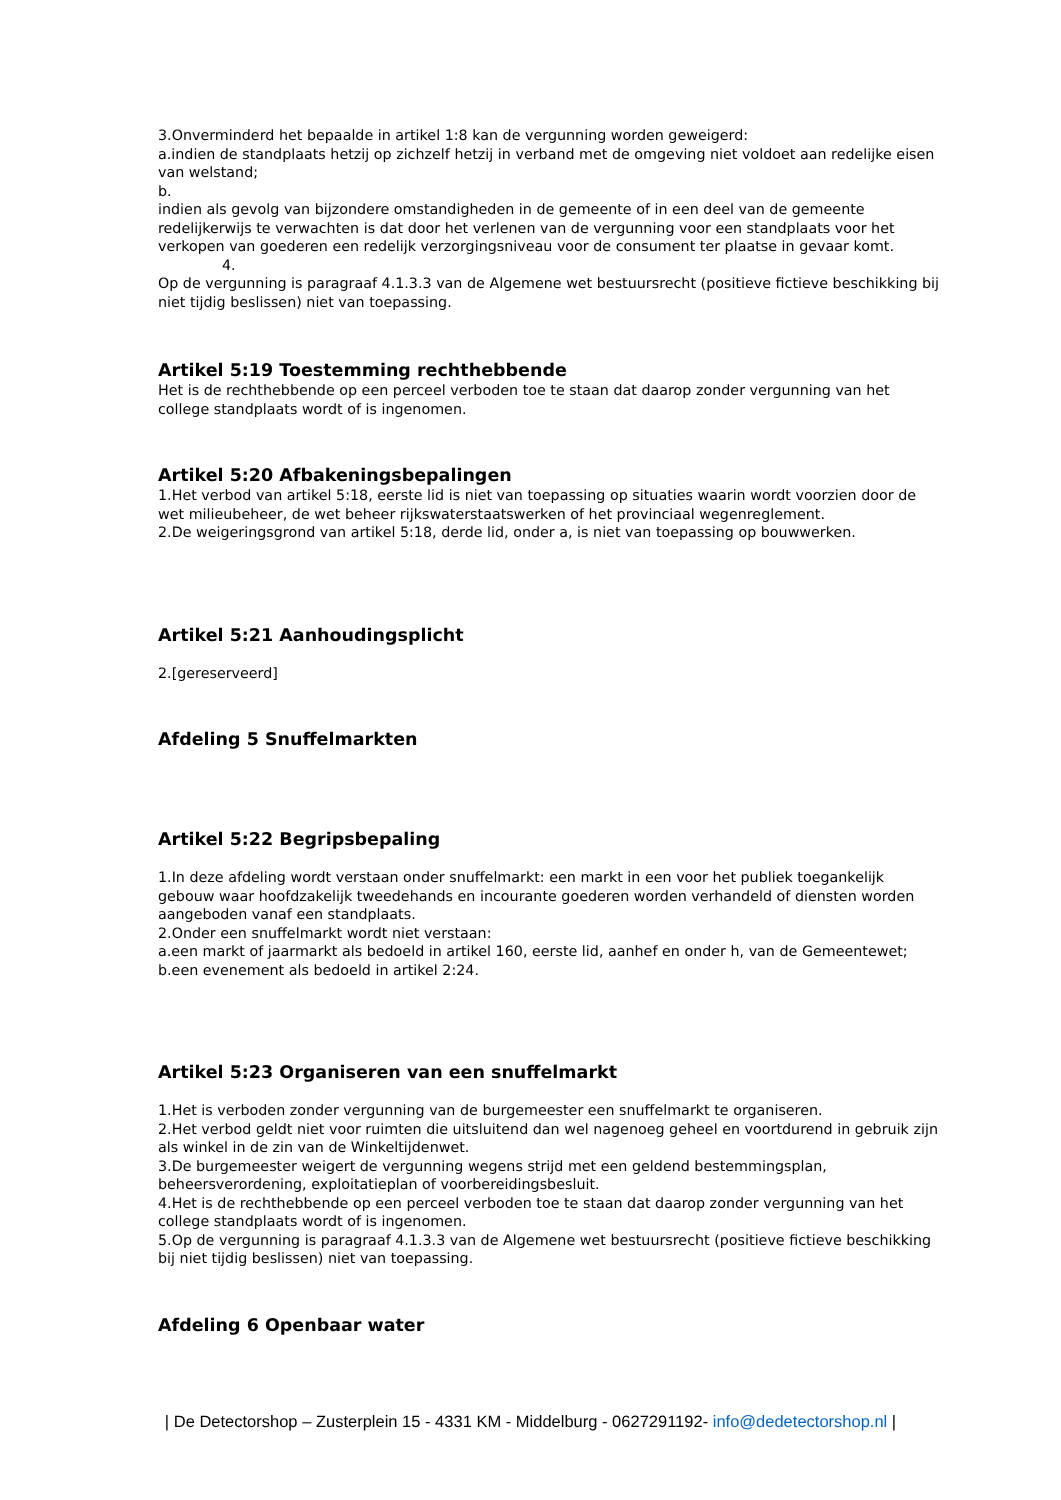3.Onverminderd het bepaalde in artikel 1:8 kan de vergunning worden geweigerd:
a.indien de standplaats hetzij op zichzelf hetzij in verband met de omgeving niet voldoet aan redelijke eisen van welstand;
b.
indien als gevolg van bijzondere omstandigheden in de gemeente of in een deel van de gemeente redelijkerwijs te verwachten is dat door het verlenen van de vergunning voor een standplaats voor het verkopen van goederen een redelijk verzorgingsniveau voor de consument ter plaatse in gevaar komt.
4.
Op de vergunning is paragraaf 4.1.3.3 van de Algemene wet bestuursrecht (positieve fictieve beschikking bij niet tijdig beslissen) niet van toepassing.
Artikel 5:19 Toestemming rechthebbende
Het is de rechthebbende op een perceel verboden toe te staan dat daarop zonder vergunning van het college standplaats wordt of is ingenomen.
Artikel 5:20 Afbakeningsbepalingen
1.Het verbod van artikel 5:18, eerste lid is niet van toepassing op situaties waarin wordt voorzien door de wet milieubeheer, de wet beheer rijkswaterstaatswerken of het provinciaal wegenreglement.
2.De weigeringsgrond van artikel 5:18, derde lid, onder a, is niet van toepassing op bouwwerken.
Artikel 5:21 Aanhoudingsplicht
2.[gereserveerd]
Afdeling 5 Snuffelmarkten
Artikel 5:22 Begripsbepaling
1.In deze afdeling wordt verstaan onder snuffelmarkt: een markt in een voor het publiek toegankelijk gebouw waar hoofdzakelijk tweedehands en incourante goederen worden verhandeld of diensten worden aangeboden vanaf een standplaats.
2.Onder een snuffelmarkt wordt niet verstaan:
a.een markt of jaarmarkt als bedoeld in artikel 160, eerste lid, aanhef en onder h, van de Gemeentewet;
b.een evenement als bedoeld in artikel 2:24.
Artikel 5:23 Organiseren van een snuffelmarkt
1.Het is verboden zonder vergunning van de burgemeester een snuffelmarkt te organiseren.
2.Het verbod geldt niet voor ruimten die uitsluitend dan wel nagenoeg geheel en voortdurend in gebruik zijn als winkel in de zin van de Winkeltijdenwet.
3.De burgemeester weigert de vergunning wegens strijd met een geldend bestemmingsplan, beheersverordening, exploitatieplan of voorbereidingsbesluit.
4.Het is de rechthebbende op een perceel verboden toe te staan dat daarop zonder vergunning van het college standplaats wordt of is ingenomen.
5.Op de vergunning is paragraaf 4.1.3.3 van de Algemene wet bestuursrecht (positieve fictieve beschikking bij niet tijdig beslissen) niet van toepassing.
Afdeling 6 Openbaar water
| De Detectorshop – Zusterplein 15 - 4331 KM - Middelburg - 0627291192- info@dedetectorshop.nl |